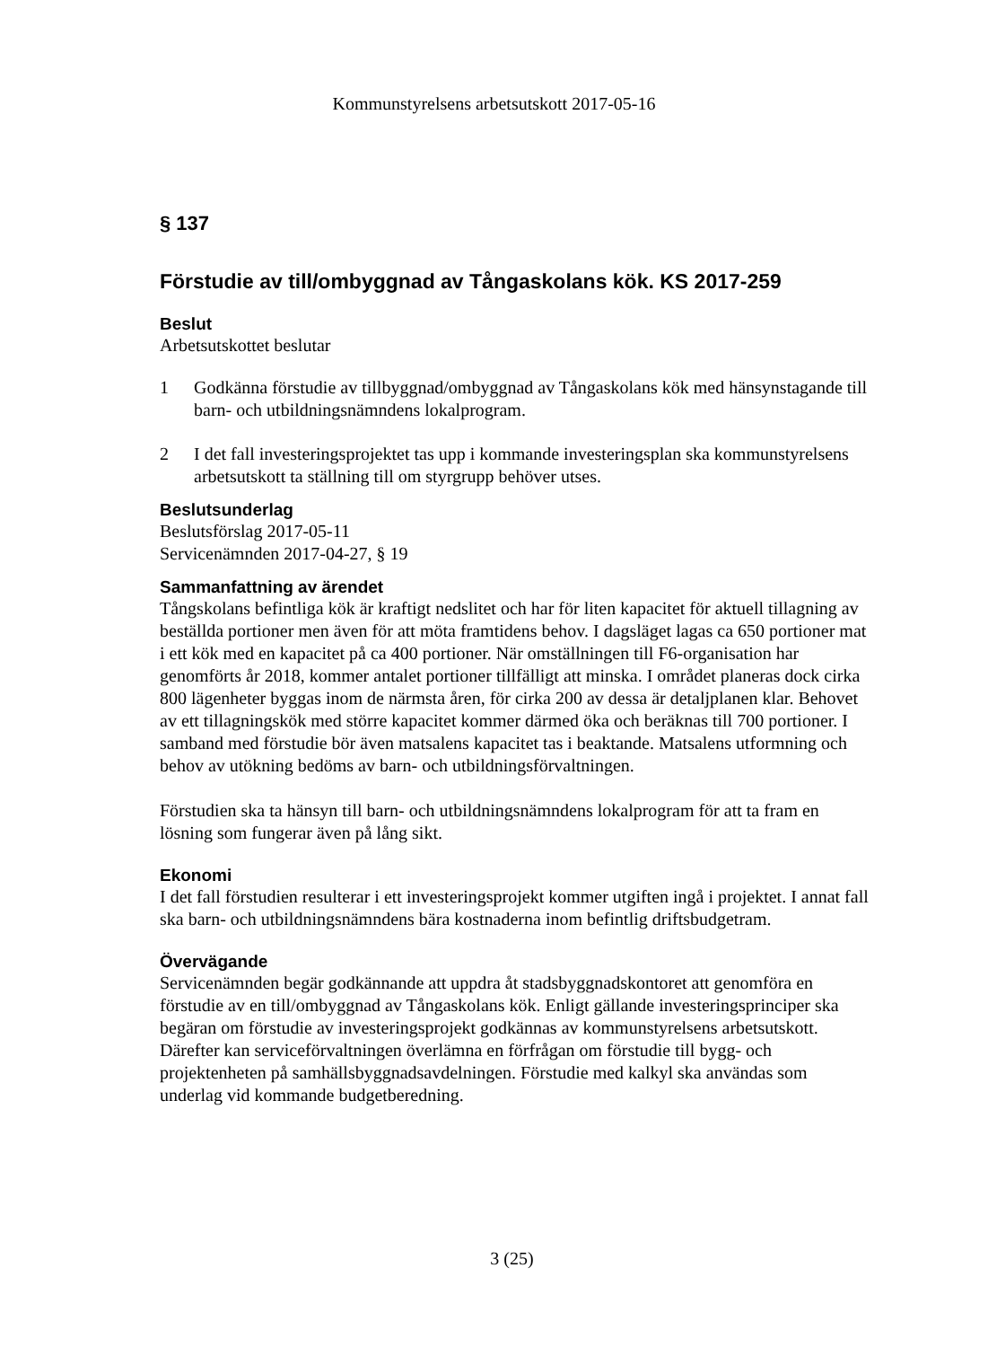Kommunstyrelsens arbetsutskott 2017-05-16
§ 137
Förstudie av till/ombyggnad av Tångaskolans kök. KS 2017-259
Beslut
Arbetsutskottet beslutar
1 Godkänna förstudie av tillbyggnad/ombyggnad av Tångaskolans kök med hänsynstagande till barn- och utbildningsnämndens lokalprogram.
2 I det fall investeringsprojektet tas upp i kommande investeringsplan ska kommunstyrelsens arbetsutskott ta ställning till om styrgrupp behöver utses.
Beslutsunderlag
Beslutsförslag 2017-05-11
Servicenämnden 2017-04-27, § 19
Sammanfattning av ärendet
Tångskolans befintliga kök är kraftigt nedslitet och har för liten kapacitet för aktuell tillagning av beställda portioner men även för att möta framtidens behov. I dagsläget lagas ca 650 portioner mat i ett kök med en kapacitet på ca 400 portioner. När omställningen till F6-organisation har genomförts år 2018, kommer antalet portioner tillfälligt att minska. I området planeras dock cirka 800 lägenheter byggas inom de närmsta åren, för cirka 200 av dessa är detaljplanen klar. Behovet av ett tillagningskök med större kapacitet kommer därmed öka och beräknas till 700 portioner. I samband med förstudie bör även matsalens kapacitet tas i beaktande. Matsalens utformning och behov av utökning bedöms av barn- och utbildningsförvaltningen.
Förstudien ska ta hänsyn till barn- och utbildningsnämndens lokalprogram för att ta fram en lösning som fungerar även på lång sikt.
Ekonomi
I det fall förstudien resulterar i ett investeringsprojekt kommer utgiften ingå i projektet. I annat fall ska barn- och utbildningsnämndens bära kostnaderna inom befintlig driftsbudgetram.
Övervägande
Servicenämnden begär godkännande att uppdra åt stadsbyggnadskontoret att genomföra en förstudie av en till/ombyggnad av Tångaskolans kök. Enligt gällande investeringsprinciper ska begäran om förstudie av investeringsprojekt godkännas av kommunstyrelsens arbetsutskott. Därefter kan serviceförvaltningen överlämna en förfrågan om förstudie till bygg- och projektenheten på samhällsbyggnadsavdelningen. Förstudie med kalkyl ska användas som underlag vid kommande budgetberedning.
3 (25)